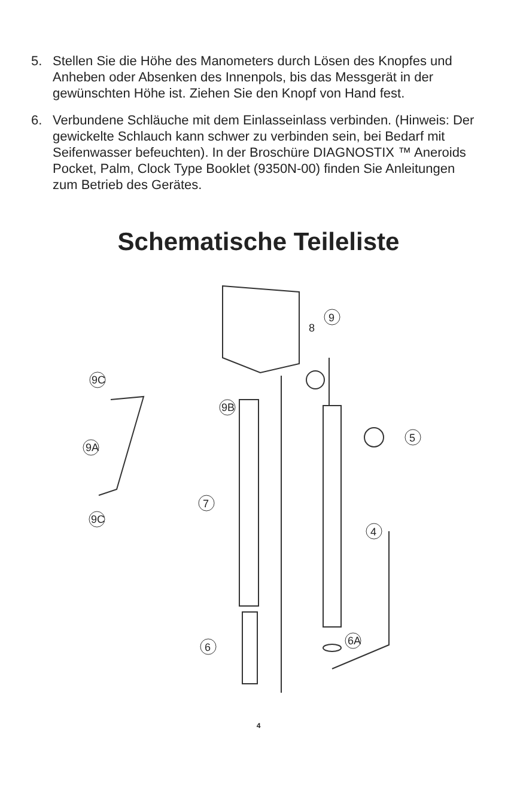5. Stellen Sie die Höhe des Manometers durch Lösen des Knopfes und Anheben oder Absenken des Innenpols, bis das Messgerät in der gewünschten Höhe ist. Ziehen Sie den Knopf von Hand fest.
6. Verbundene Schläuche mit dem Einlasseinlass verbinden. (Hinweis: Der gewickelte Schlauch kann schwer zu verbinden sein, bei Bedarf mit Seifenwasser befeuchten). In der Broschüre DIAGNOSTIX ™ Aneroids Pocket, Palm, Clock Type Booklet (9350N-00) finden Sie Anleitungen zum Betrieb des Gerätes.
Schematische Teileliste
9
8
9C
9B
9A
9C
5
7
4
6
6A
4